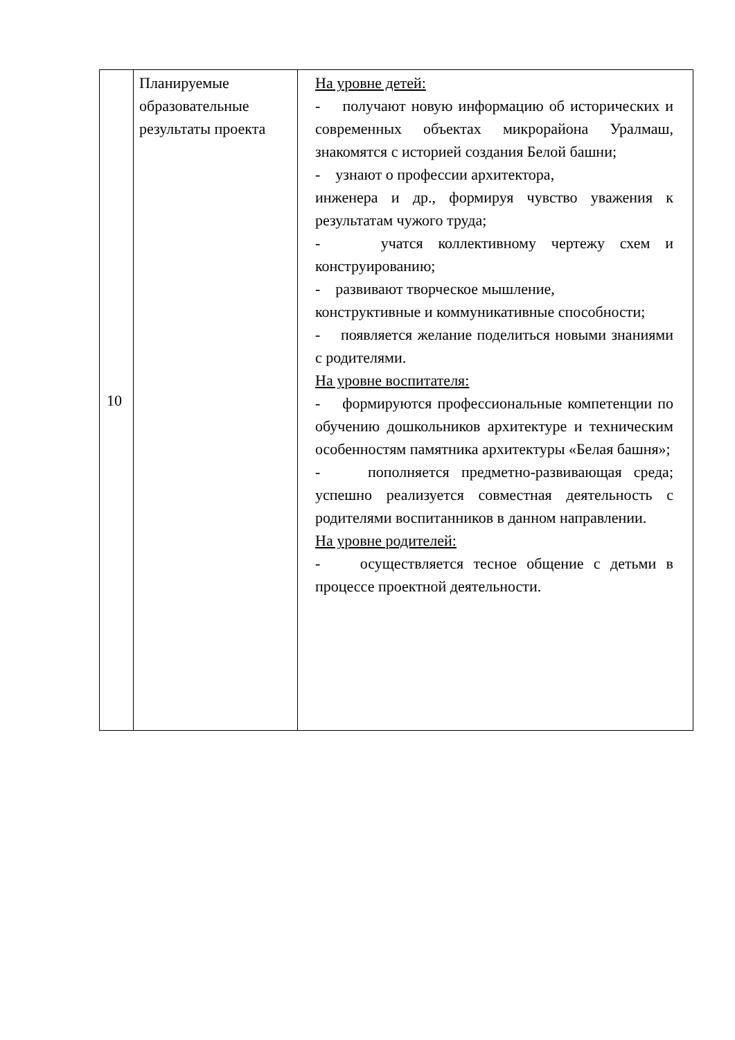| 10 | Планируемые образовательные результаты проекта | На уровне детей: - получают новую информацию об исторических и современных объектах микрорайона Уралмаш, знакомятся с историей создания Белой башни; - узнают о профессии архитектора, инженера и др., формируя чувство уважения к результатам чужого труда; - учатся коллективному чертежу схем и конструированию; - развивают творческое мышление, конструктивные и коммуникативные способности; - появляется желание поделиться новыми знаниями с родителями. На уровне воспитателя: - формируются профессиональные компетенции по обучению дошкольников архитектуре и техническим особенностям памятника архитектуры «Белая башня»; - пополняется предметно-развивающая среда; успешно реализуется совместная деятельность с родителями воспитанников в данном направлении. На уровне родителей: - осуществляется тесное общение с детьми в процессе проектной деятельности. |